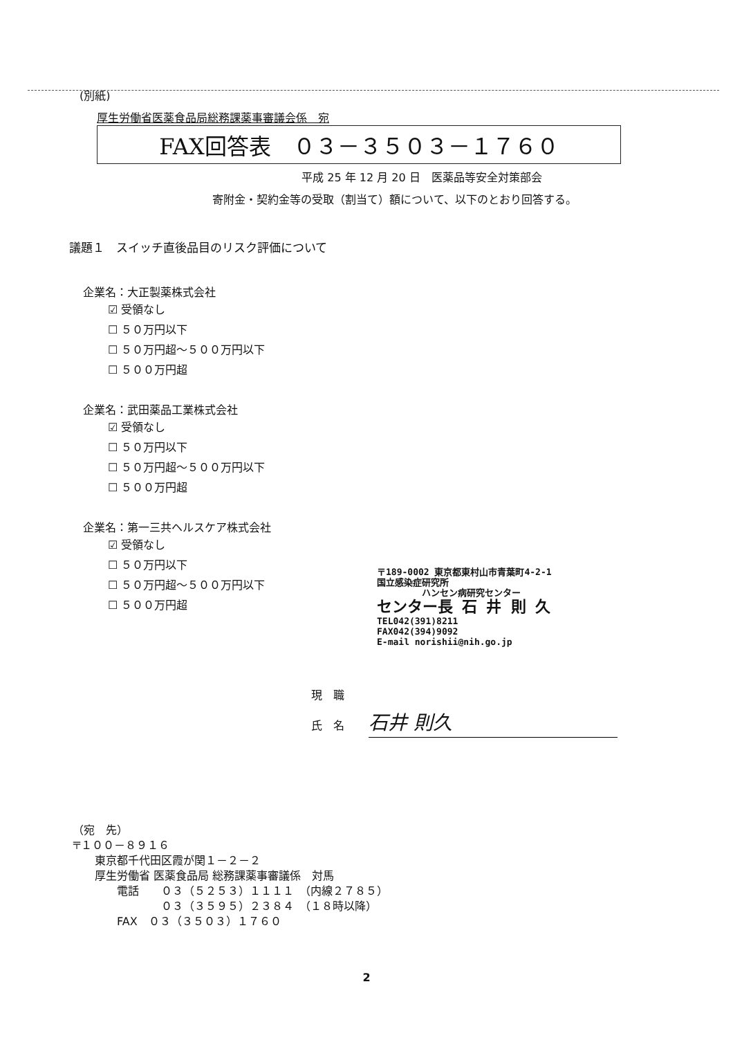(別紙)
厚生労働省医薬食品局総務課薬事審議会係　宛
FAX回答表　０３－３５０３－１７６０
平成 25 年 12 月 20 日　医薬品等安全対策部会
寄附金・契約金等の受取（割当て）額について、以下のとおり回答する。
議題１　スイッチ直後品目のリスク評価について
企業名：大正製薬株式会社
☑ 受領なし
☐ ５０万円以下
☐ ５０万円超～５００万円以下
☐ ５００万円超
企業名：武田薬品工業株式会社
☑ 受領なし
☐ ５０万円以下
☐ ５０万円超～５００万円以下
☐ ５００万円超
企業名：第一三共ヘルスケア株式会社
☑ 受領なし
☐ ５０万円以下
☐ ５０万円超～５００万円以下
☐ ５００万円超
〒189-0002 東京都東村山市青葉町4-2-1
国立感染症研究所
　　　　　ハンセン病研究センター
センター長 石 井 則 久
TEL042(391)8211
FAX042(394)9092
E-mail norishii@nih.go.jp
現　職
氏　名 石井 則久
（宛　先） 〒１００－８９１６ 　　東京都千代田区霞が関１－２－２ 　　厚生労働省 医薬食品局 総務課薬事審議係　対馬 　　　　電話　　０３（５２５３）１１１１　（内線２７８５） 　　　　　　　　０３（３５９５）２３８４　（１８時以降） 　　　　FAX　０３（３５０３）１７６０
2